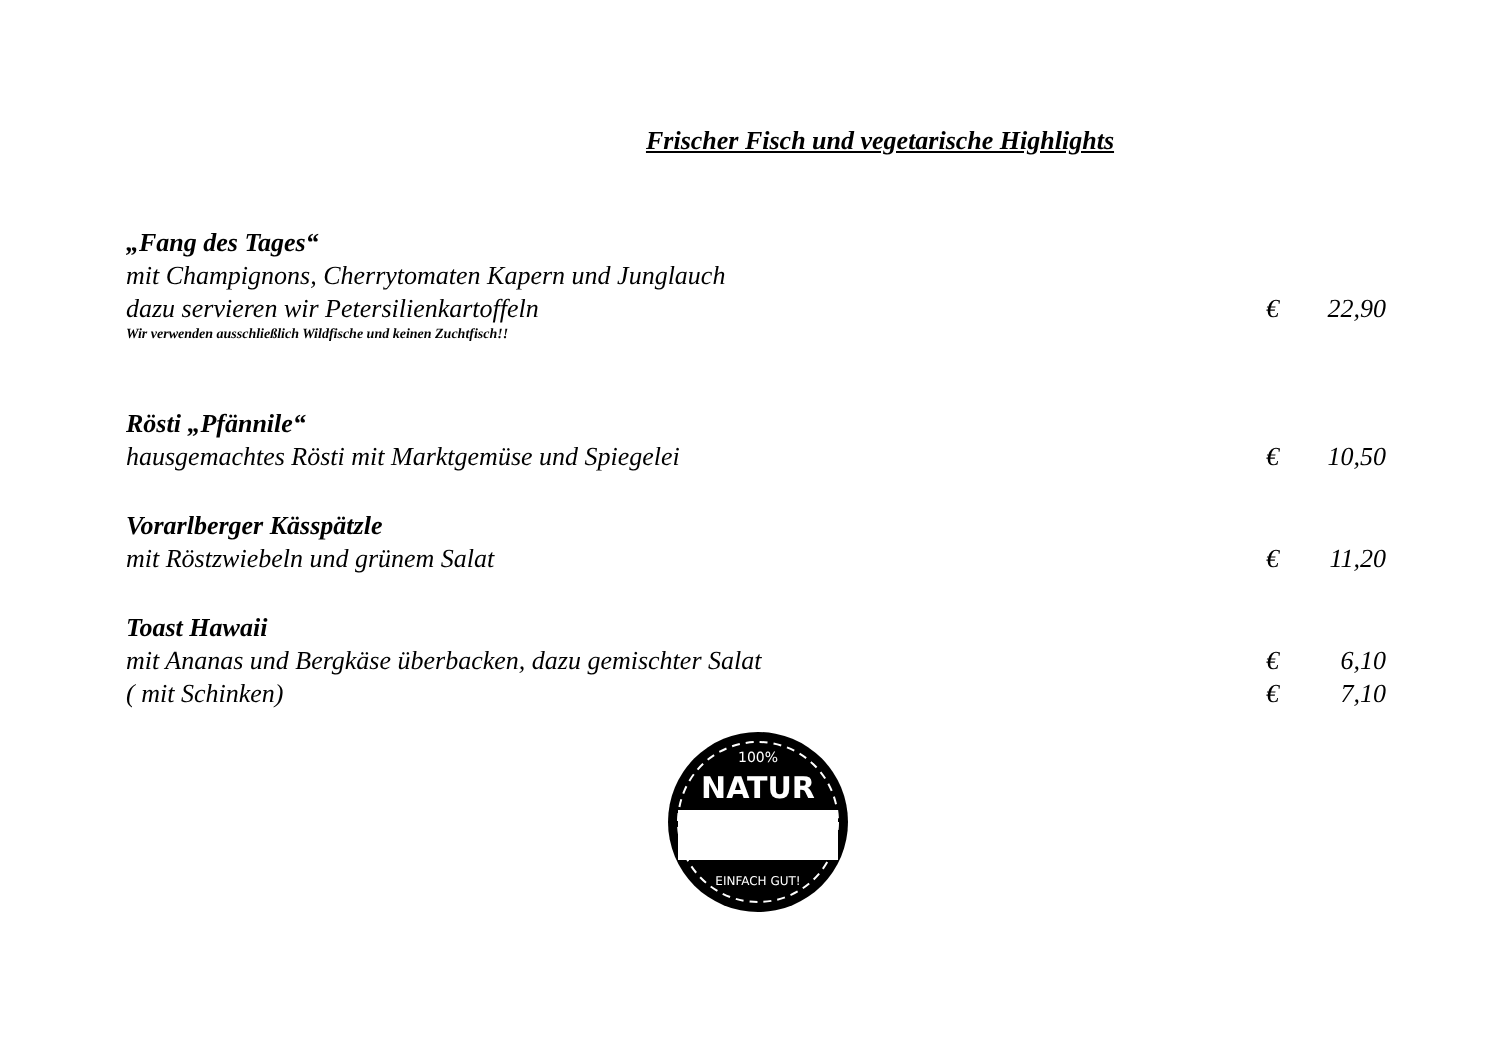Frischer Fisch und vegetarische Highlights
„Fang des Tages“
mit Champignons, Cherrytomaten Kapern und Junglauch
dazu servieren wir Petersilienkartoffeln € 22,90
Wir verwenden ausschließlich Wildfische und keinen Zuchtfisch!!
Rösti „Pfännile“
hausgemachtes Rösti mit Marktgemüse und Spiegelei € 10,50
Vorarlberger Kässpätzle
mit Röstzwiebeln und grünem Salat € 11,20
Toast Hawaii
mit Ananas und Bergkäse überbacken, dazu gemischter Salat € 6,10
( mit Schinken) € 7,10
100%
NATUR
EINFACH GUT!